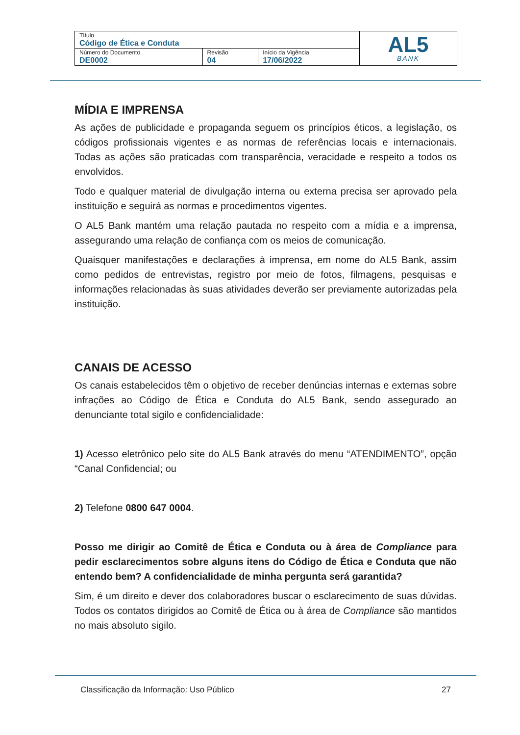| Título Código de Ética e Conduta | | | AL5 BANK |
| Número do Documento DE0002 | Revisão 04 | Início da Vigência 17/06/2022 | |
MÍDIA E IMPRENSA
As ações de publicidade e propaganda seguem os princípios éticos, a legislação, os códigos profissionais vigentes e as normas de referências locais e internacionais. Todas as ações são praticadas com transparência, veracidade e respeito a todos os envolvidos.
Todo e qualquer material de divulgação interna ou externa precisa ser aprovado pela instituição e seguirá as normas e procedimentos vigentes.
O AL5 Bank mantém uma relação pautada no respeito com a mídia e a imprensa, assegurando uma relação de confiança com os meios de comunicação.
Quaisquer manifestações e declarações à imprensa, em nome do AL5 Bank, assim como pedidos de entrevistas, registro por meio de fotos, filmagens, pesquisas e informações relacionadas às suas atividades deverão ser previamente autorizadas pela instituição.
CANAIS DE ACESSO
Os canais estabelecidos têm o objetivo de receber denúncias internas e externas sobre infrações ao Código de Ética e Conduta do AL5 Bank, sendo assegurado ao denunciante total sigilo e confidencialidade:
1) Acesso eletrônico pelo site do AL5 Bank através do menu “ATENDIMENTO”, opção “Canal Confidencial; ou
2) Telefone 0800 647 0004.
Posso me dirigir ao Comitê de Ética e Conduta ou à área de Compliance para pedir esclarecimentos sobre alguns itens do Código de Ética e Conduta que não entendo bem? A confidencialidade de minha pergunta será garantida?
Sim, é um direito e dever dos colaboradores buscar o esclarecimento de suas dúvidas. Todos os contatos dirigidos ao Comitê de Ética ou à área de Compliance são mantidos no mais absoluto sigilo.
Classificação da Informação: Uso Público 27